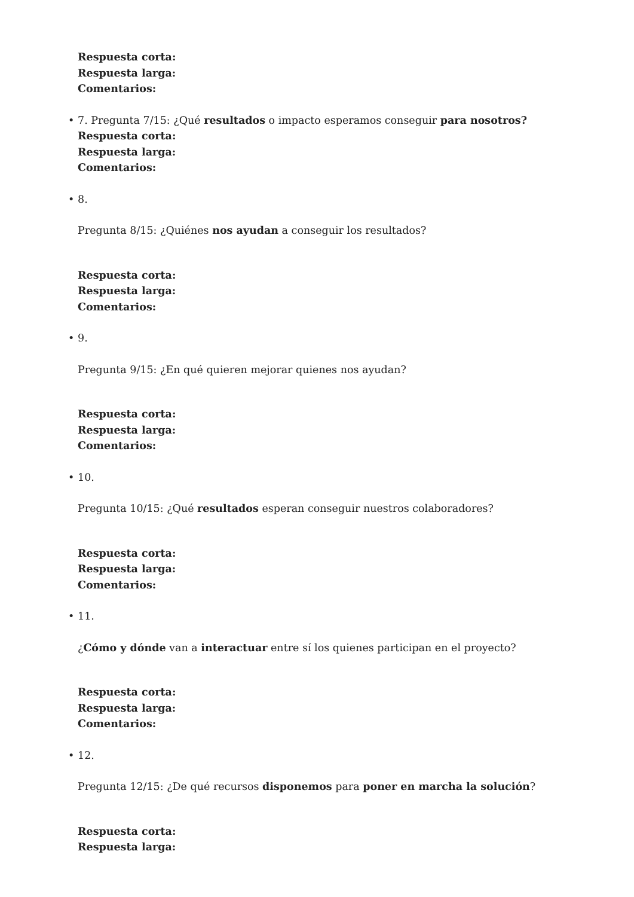Respuesta corta:
Respuesta larga:
Comentarios:
• 7. Pregunta 7/15: ¿Qué resultados o impacto esperamos conseguir para nosotros?
Respuesta corta:
Respuesta larga:
Comentarios:
• 8.
Pregunta 8/15: ¿Quiénes nos ayudan a conseguir los resultados?
Respuesta corta:
Respuesta larga:
Comentarios:
• 9.
Pregunta 9/15: ¿En qué quieren mejorar quienes nos ayudan?
Respuesta corta:
Respuesta larga:
Comentarios:
• 10.
Pregunta 10/15: ¿Qué resultados esperan conseguir nuestros colaboradores?
Respuesta corta:
Respuesta larga:
Comentarios:
• 11.
¿Cómo y dónde van a interactuar entre sí los quienes participan en el proyecto?
Respuesta corta:
Respuesta larga:
Comentarios:
• 12.
Pregunta 12/15: ¿De qué recursos disponemos para poner en marcha la solución?
Respuesta corta:
Respuesta larga: